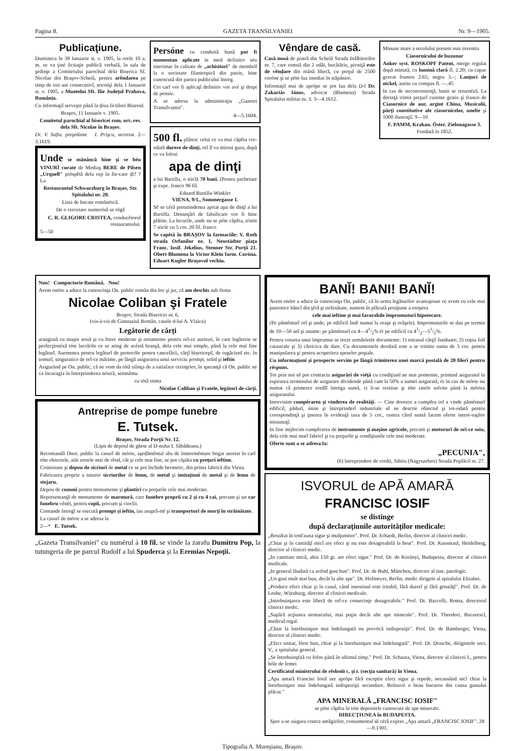Pagina 8. GAZETA TRANSILVANIEI Nr. 9—1905.
Publicaţiune.
Dumineca în 30 Ianuarie st. v. 1905, la orele 10 a. m. se va ţiné licitaţie publică verbală, în sala de şedinţe a Comitetului parochial dela Biserica Sf. Nicolae din Braşov-Scheiŭ, pentru arêndarea pe timp de trei ani consecutivĭ, socotiţi dela 1 Ianuarie st. v. 1905, a Muntelui Sft. Ilie Judeţul Prahova, România.
Cu informaţiĭ serveşte până la ḑiua licitărei Biuroul.
Braşov, 11 Ianuarie v. 1905.
Comitetul parochial al bisericei rom. ort.-res. dela Sft. Nicolae în Braşov.
Dr. V. Saftu. preşedinte I. Prişcu, secretar. 2—3.1619.
Unde se mănâncă bine şi se béu VINURĬ curate de Mediaş BERE de Pilsen „Urquell" próspĕtă dela cep în fie-care ḑi? ? La
Restaurantul Schwarzburg în Braşov, Str. Spitalului nr. 20.
Lista de bucate românéscă.
De o cercetare numerósă se rógă
C. R. GLIGORE CRISTEA, conducĕtorul restaurantului.
5—50
Persóne cu conduită bună pot fi momentan aplicate in mod definitiv séu interimar în calitate de „achisitorĭ" de membriĭ la o societate filantropică din patrie, bine cunoscută din partea publicului întreg.
Cei carĭ vor fi aplicaţĭ definitiv vor avé şi drept de pensie.
A se adresa la administraţia „Gazetei Transilvaniei".
4—5.1604.
500 fl. plătesc celui ce va mai căpĕta vre-odată durere de dinţi, orĭ îĭ va mirosi gura, după ce va folosi
apa de dinţi
a lui Bartilla, o sticlă 70 banĭ. (Pentru pachetare şi expe. franco 96 fil.
Eduard Bartilla-Winkler
VIENA, 9/1., Sommergasse 1.
Sĕ se céră pretutindenea apriat apa de dinţĭ a lui Bartilla. Denunţărĭ de falsificare vor fi bine plătite. La locurile, unde nu se póte căpĕta, trimit 7 sticle cu 5 cor. 20 fil. franco
Se capĕtă în BRAŞOV la farmaciile: V. Roth strada Orfanilor nr. 1, Neustädter piaţa Franc. Iosif. Jekelius, Stenner Str. Porţii 21. Obert Blumena la Victor Klein farm. Coróna. Eduart Kugler Braşovul vechiu.
Vênḑare de casă.
Casă nouă de piatră din Scheiŭ Strada Inălbitorilor nr. 7, care constă din 2 odăi, bucătărie, pivniţă este de vênḑare din mână liberă, cu preţul de 2500 coróne şi se póte lua imediat în stăpânire.
Informaţiĭ mai de aprópe se pot lua dela D-l Dr. Zakariás János, advocat (Blumena) Strada Spitalului militar nr. 3. 3—4.1612.
Minune mare a secolului present este inventia
Ciasornicului de buzunar
Anker syst. ROSKOPF Patent, merge regulat după minută, cu lumină clară fl. 2.20; cu capac gravat frumos 2.65; negru 3.–; Lanţuri de nickel, aurite cu compas fl. —.45
In cas de neconvenienţă, banii se returnéză. La dorinţă trimit preţurĭ curente gratis şi franco de Ciasornice de aur, argint China, Musicalii, părţi constitutive ale ciasornicelor, unelte şi 1000 ilustraţiĭ. 9—10
F. PAMM, Krakau. Öster. Zielonagasse 3. Fondată în 1852.
Nou! Compactorie Română. Nou!
Avem onóre a aduce la cunoscinţa On. public român din loc şi jur, că am deschis sub firma
Nicolae Coliban şi Fratele
Braşov, Strada Bisericei nr. 6,
(vis-à-vis de Gimnasiul Român, casele d-lui A. Vlaicu)
Legătorie de cărţi
arangiată cu maşin nouă şi cu litere moderne şi ornamente pentru orĭ-ce aurituri, în care legătorie se perfecţionéză tóte lucrările ce se ating de acéstă branşă, dela cele mai simple, până la cele mai fine legăturĭ. Asemenea pentru legăturĭ de protocóle pentru cancelării, cărţĭ bisericeştĭ, de rugăciunĭ etc. în tomurĭ, singuratice de orĭ-ce mărime, pe lângă asigurarea unui serviciu prompt, solid şi ieftin
Asigurând pe On. public, că ne vom da tótă silinţa de a satisface cerinţelor, în speranţă că On. public ne va încuragia în întreprinderea nóstră, semnămu
cu tótă stima
Nicolae Coliban şi Fratele, legătorĭ de cărţĭ.
Antreprise de pompe funebre
E. Tutsek.
Braşov, Strada Porţii Nr. 12.
(Lipit de depoul de ghete al D-nului I. Săbădeanu.)
Recomandă Onor. public la casurĭ de mórte, aşeḑămêntul sĕu de înmormêntare bogat asortat în carĭ tóte obiectele, atât sortele mai de rênd, cât şi cele mai fine, se pot căpăta cu preţurĭ ieftine.
Comisiune şi depou de sicriurĭ de metal ce se pot închide hermetic, din prima fabrică din Viena.
Fabricarea proprie a tuturor sicriurilor de lemn, de metal şi imitaţiunĭ de metal şi de lemn de stejaru.
Depou de cununĭ pentru monumente şi plantici cu preţurile cele mai moderate.
Representanţă de monumente de marmură. care funebre proprii cu 2 şi cu 4 cai, precum şi un car funebru vênêt, pentru copiĭ, precum şi cioclii.
Comande întregĭ se esecută prompt şi ieftin, iau asupră-mĭ şi transporturĭ de morţĭ în străinătate.
La casurĭ de mórte a se adresa la
2—* E. Tutsek.
„Gazeta Transilvaniei" cu numĕrul à 10 fil. se vinde la zarafu Dumitru Pop, la tutungeria de pe parcul Rudolf a lui Spuderca şi la Eremias Nepoţii.
BANĬ! BANI! BANĬ!
Avem onóre a aduce la cunoscinţa On. public, că în urma legăturilor avantajoase ce avem cu cele mai puternice băncĭ din ţéră şi străinătate, suntem în plăcută posiţiune a esopera
cele mai ieftine şi mai favorabile împrumuturĭ hipotecare.
(Pe pămênturĭ orĭ şi unde, pe edificiĭ însĕ numai la oraşe şi orăşele). Impromuturile se dau pe termin de 10—50 anĭ şi anume: pe pămênturĭ cu 4—41/2% ér pe edificiĭ cu 41/2—51/2%.
Pentru votarea unui împrumut se recer următórele documente: 1) estrasul cărţiĭ funduare; 2) copia foiĭ catastrale şi 3) cărticica de dare. Cu documentele deodată este a se trimite suma de 3 cor. pentru manipularea şi pentru acoperirea speselor poştale.
Cu informaţiunĭ şi prospecte servim pe lângă trimiterea unei marcă postală de 20 filerĭ pentru rĕspuns.
Tot prin noi sĕ pot contracta asigurărĭ de viéţă cu condiţiunĭ ne mai pomenite, primind asiguratul la espirarea terminului de asigurare dividende până cam la 50% a sumei asigurată, ér în cas de mórte nu numai că primesce eredĭĭ întréga sumă, ci li-se restitue şi tóte ratele solvite până la mórtea asiguratului.
Intrevinim cumpĕrarea şi vinderea de realităţĭ. — Cine doresce a cumpĕra orĭ a vinde pămênturĭ edificiĭ, pădurĭ, mine şi întreprinderĭ industriale sĕ ne descrie obiectul şi tot-odată pentru corespondinţă şi ţinerea în evidenţă taxa de 5 cor., contra căreĭ sumă facem oferte intere-saţilor misiunaţĭ.
In fine mijlocim cumpĕrarea de instrumente şi maşine agricole, precum şi motorurĭ de orĭ-ce soiu, dela cele mai marĭ fabricĭ şi cu preţurile şi condiţiunile cele mai moderate.
Oferte sunt a se adresa la:
„PECUNIA",
(6) întreprindere de credit, Sibiiu (Nagyszeben) Strada Poplăciĭ nr. 27.
ISVORUL de APĂ AMARĂ
FRANCISC IOSIF
se distinge
după declaraţiunile autorităţilor medicale:
„Resultat în totd'auna sigur şi mulţumitor". Prof. Dr. Erhardt, Berlin, director al clinicei medic.
„Chiar şi în cantităţĭ micĭ are efect şi nu este desagreabilă la beut". Prof. Dr. Kussmaul, Heidelberg, director al clinicei medic.
„In cantitate mică, abia 150 gr. are efect sigur." Prof. Dr. de Korányi, Budapesta, director al clinicei medicale.
„In general lăudată ca avênd gust bun". Prof. Dr. de Buhl, München, director al inst. patologic.
„Un gust mult mai bun, decât la alte ape". Dr. Hofmeyer, Berlin, medic dirigent al spitalului Elisabet.
„Produce efect chiar şi în casul, când intestinul este iritabil, fără durerĭ şi fără greutăţĭ". Prof. Dr. de Leube, Würzburg, director al clinicei medicale.
„Intrebuinţarea este liberă de orĭ-ce consecinţe desagreabile." Prof. Dr. Baccelli, Roma, directorul clinicei medic.
„Supără acţiunea stomacului, mai puţin decât alte ape minerale". Prof. Dr. Theodori, Bucurescĭ, medicul regal.
„Chiar la întrebuinţare mai îndelungată nu provócă indispoziţii". Prof. Dr. de Bamberger, Viena, director al clinicei medic.
„Efect unitar, fórte bun, chiar şi la întrebuinţare mai îndelungată". Prof. Dr. Drasche, dirigintele sect. V., a spitalului general.
„Se întrebuinţéză cu folos până în ultimul timp." Prof. Dr. Schauta, Viena, director al clinicei I., pentru bóle de femei
Certificatul ministrului de rĕsboiŭ c. şi r. (secţia sanitară) în Viena.
„Apa amară Francisc Iosif are aprópe fără esceptie efect sigur şi repede, necausând nicĭ chiar la întrebuinţare mai îndelungată indispoziţii secundare. Bolnavii o beau bucuros din causa gustului plăcut."
APA MINERALĂ „FRANCISC IOSIF"
se póte căpĕta în tóte depositele cunoscute de ape minerale.
DIRECŢIUNEA în BUDAPESTA.
Spre a-se asigura contra amăgirilor, consumentul sĕ céră expres „Apa amară „FRANCISC IOSIF". 28—0.1301.
Tipografia A. Mureşianu, Braşov.